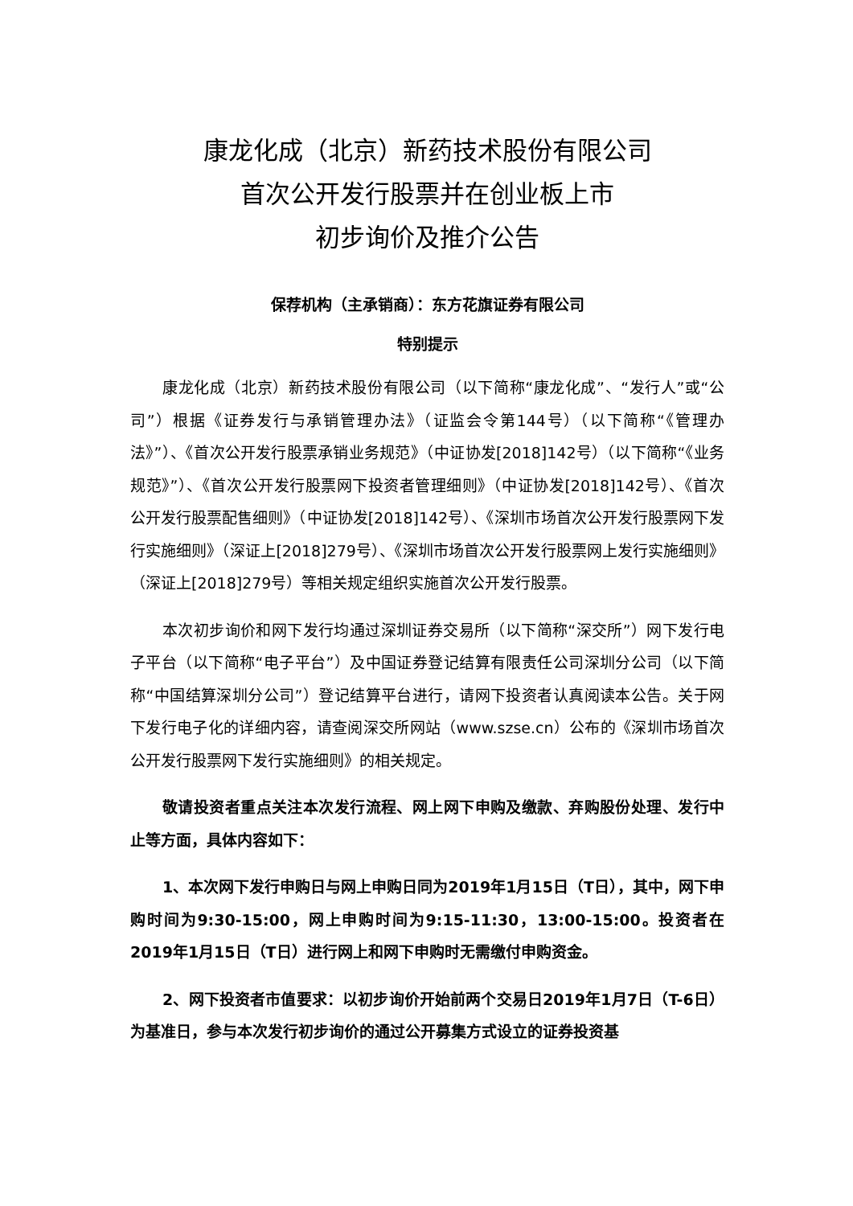康龙化成（北京）新药技术股份有限公司
首次公开发行股票并在创业板上市
初步询价及推介公告
保荐机构（主承销商）：东方花旗证券有限公司
特别提示
康龙化成（北京）新药技术股份有限公司（以下简称“康龙化成”、“发行人”或“公司”）根据《证券发行与承销管理办法》（证监会令第144号）（以下简称“《管理办法》”）、《首次公开发行股票承销业务规范》（中证协发[2018]142号）（以下简称“《业务规范》”）、《首次公开发行股票网下投资者管理细则》（中证协发[2018]142号）、《首次公开发行股票配售细则》（中证协发[2018]142号）、《深圳市场首次公开发行股票网下发行实施细则》（深证上[2018]279号）、《深圳市场首次公开发行股票网上发行实施细则》（深证上[2018]279号）等相关规定组织实施首次公开发行股票。
本次初步询价和网下发行均通过深圳证券交易所（以下简称“深交所”）网下发行电子平台（以下简称“电子平台”）及中国证券登记结算有限责任公司深圳分公司（以下简称“中国结算深圳分公司”）登记结算平台进行，请网下投资者认真阅读本公告。关于网下发行电子化的详细内容，请查阅深交所网站（www.szse.cn）公布的《深圳市场首次公开发行股票网下发行实施细则》的相关规定。
敬请投资者重点关注本次发行流程、网上网下申购及缴款、弃购股份处理、发行中止等方面，具体内容如下：
1、本次网下发行申购日与网上申购日同为2019年1月15日（T日），其中，网下申购时间为9:30-15:00，网上申购时间为9:15-11:30，13:00-15:00。投资者在2019年1月15日（T日）进行网上和网下申购时无需缴付申购资金。
2、网下投资者市值要求：以初步询价开始前两个交易日2019年1月7日（T-6日）为基准日，参与本次发行初步询价的通过公开募集方式设立的证券投资基